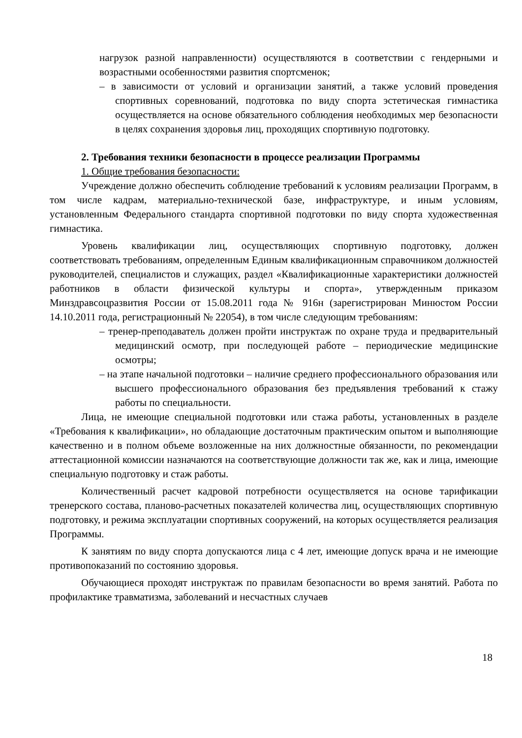нагрузок разной направленности) осуществляются в соответствии с гендерными и возрастными особенностями развития спортсменок;
– в зависимости от условий и организации занятий, а также условий проведения спортивных соревнований, подготовка по виду спорта эстетическая гимнастика осуществляется на основе обязательного соблюдения необходимых мер безопасности в целях сохранения здоровья лиц, проходящих спортивную подготовку.
2. Требования техники безопасности в процессе реализации Программы
1. Общие требования безопасности:
Учреждение должно обеспечить соблюдение требований к условиям реализации Программ, в том числе кадрам, материально-технической базе, инфраструктуре, и иным условиям, установленным Федерального стандарта спортивной подготовки по виду спорта художественная гимнастика.
Уровень квалификации лиц, осуществляющих спортивную подготовку, должен соответствовать требованиям, определенным Единым квалификационным справочником должностей руководителей, специалистов и служащих, раздел «Квалификационные характеристики должностей работников в области физической культуры и спорта», утвержденным приказом Минздравсоцразвития России от 15.08.2011 года № 916н (зарегистрирован Минюстом России 14.10.2011 года, регистрационный № 22054), в том числе следующим требованиям:
– тренер-преподаватель должен пройти инструктаж по охране труда и предварительный медицинский осмотр, при последующей работе – периодические медицинские осмотры;
– на этапе начальной подготовки – наличие среднего профессионального образования или высшего профессионального образования без предъявления требований к стажу работы по специальности.
Лица, не имеющие специальной подготовки или стажа работы, установленных в разделе «Требования к квалификации», но обладающие достаточным практическим опытом и выполняющие качественно и в полном объеме возложенные на них должностные обязанности, по рекомендации аттестационной комиссии назначаются на соответствующие должности так же, как и лица, имеющие специальную подготовку и стаж работы.
Количественный расчет кадровой потребности осуществляется на основе тарификации тренерского состава, планово-расчетных показателей количества лиц, осуществляющих спортивную подготовку, и режима эксплуатации спортивных сооружений, на которых осуществляется реализация Программы.
К занятиям по виду спорта допускаются лица с 4 лет, имеющие допуск врача и не имеющие противопоказаний по состоянию здоровья.
Обучающиеся проходят инструктаж по правилам безопасности во время занятий. Работа по профилактике травматизма, заболеваний и несчастных случаев
18